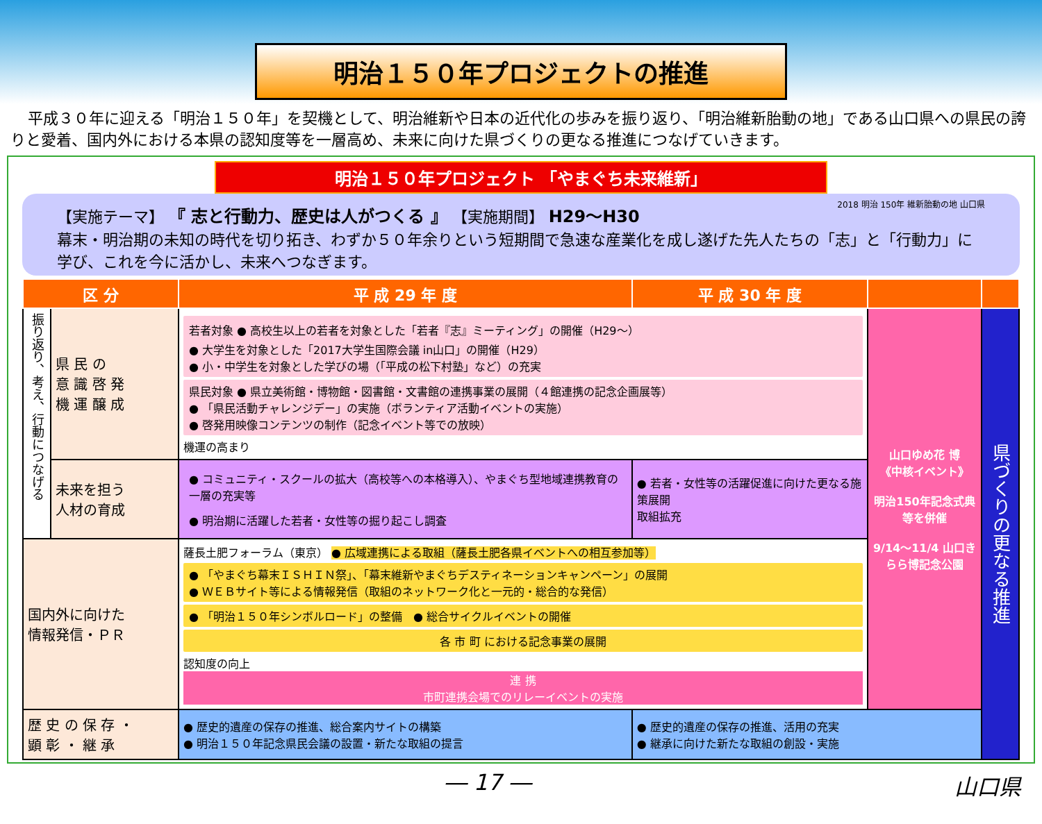明治１５０年プロジェクトの推進
平成３０年に迎える「明治１５０年」を契機として、明治維新や日本の近代化の歩みを振り返り、「明治維新胎動の地」である山口県への県民の誇りと愛着、国内外における本県の認知度等を一層高め、未来に向けた県づくりの更なる推進につなげていきます。
明治１５０年プロジェクト 「やまぐち未来維新」
【実施テーマ】 『 志と行動力、歴史は人がつくる 』 【実施期間】 H29～H30 2018 明治 150年 維新胎動の地 山口県
幕末・明治期の未知の時代を切り拓き、わずか５０年余りという短期間で急速な産業化を成し遂げた先人たちの「志」と「行動力」に学び、これを今に活かし、未来へつなぎます。
| 区 分 | | 平 成 29 年 度 | 平 成 30 年 度 | | |
| --- | --- | --- | --- | --- | --- |
| 振り返り、考え、行動につなげる | 県 民 の 意 識 啓 発 機 運 醸 成 | 若者対象 ● 高校生以上の若者を対象とした「若者『志』ミーティング」の開催（H29～） ● 大学生を対象とした「2017大学生国際会議 in山口」の開催（H29） ● 小・中学生を対象とした学びの場（「平成の松下村塾」など）の充実 県民対象 ● 県立美術館・博物館・図書館・文書館の連携事業の展開（４館連携の記念企画展等） ● 「県民活動チャレンジデー」の実施（ボランティア活動イベントの実施） ● 啓発用映像コンテンツの制作（記念イベント等での放映） 機運の高まり | | 山口ゆめ花 博 《中核イベント》 明治150年記念式典等を併催 9/14～11/4 山口きらら博記念公園 | 県づくりの更なる推進 |
| | 未来を担う 人材の育成 | ● コミュニティ・スクールの拡大（高校等への本格導入）、やまぐち型地域連携教育の一層の充実等 ● 明治期に活躍した若者・女性等の掘り起こし調査 | ● 若者・女性等の活躍促進に向けた更なる施策展開 取組拡充 | | |
| 国内外に向けた 情報発信・ＰＲ | | 薩長土肥フォーラム（東京） ● 広域連携による取組（薩長土肥各県イベントへの相互参加等） ● 「やまぐち幕末ＩＳＨＩＮ祭」、「幕末維新やまぐちデスティネーションキャンペーン」の展開 ● ＷＥＢサイト等による情報発信（取組のネットワーク化と一元的・総合的な発信） ● 「明治１５０年シンボルロード」の整備 ● 総合サイクルイベントの開催 各 市 町 における記念事業の展開 認知度の向上 連 携 市町連携会場でのリレーイベントの実施 | | | |
| 歴 史 の 保 存 ・ 顕 彰 ・ 継 承 | | ● 歴史的遺産の保存の推進、総合案内サイトの構築 ● 明治１５０年記念県民会議の設置・新たな取組の提言 | ● 歴史的遺産の保存の推進、活用の充実 ● 継承に向けた新たな取組の創設・実施 | | |
― 17 ― 山口県